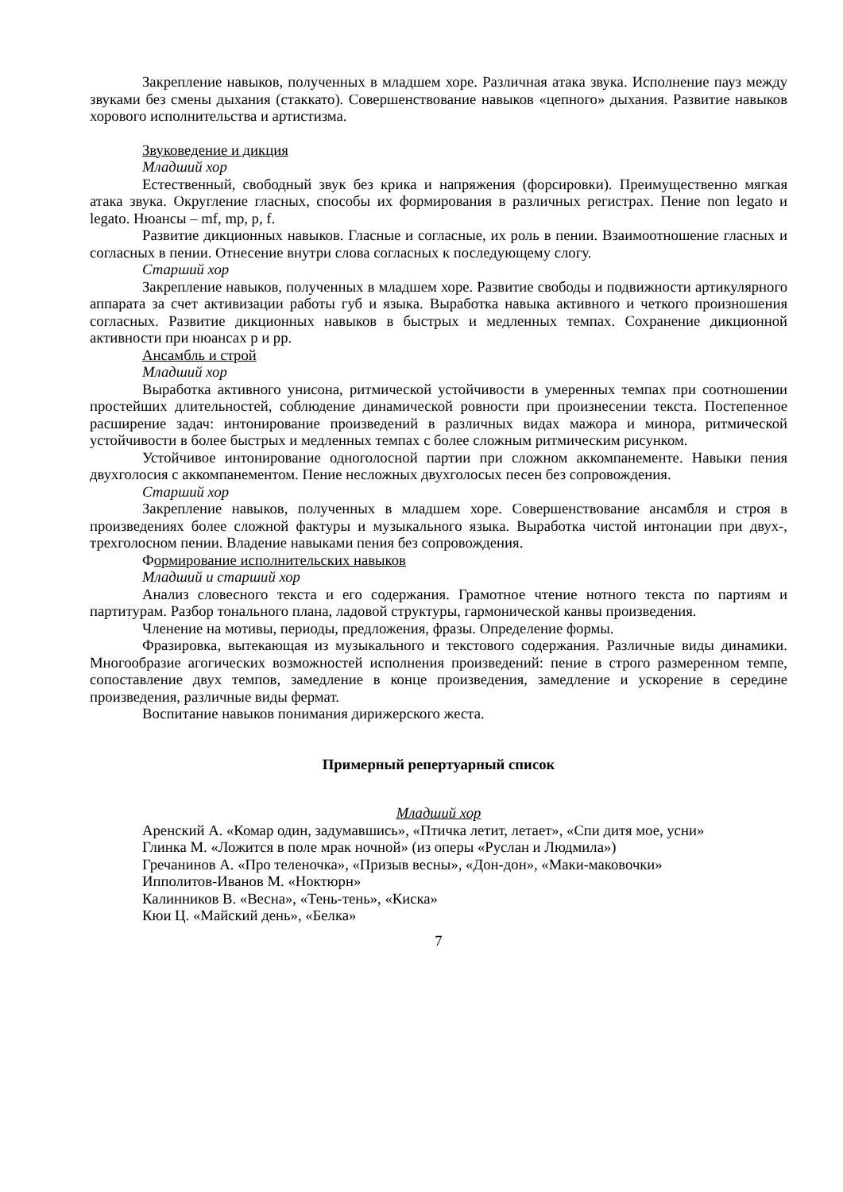Закрепление навыков, полученных в младшем хоре. Различная атака звука. Исполнение пауз между звуками без смены дыхания (стаккато). Совершенствование навыков «цепного» дыхания. Развитие навыков хорового исполнительства и артистизма.
Звуковедение и дикция
Младший хор
Естественный, свободный звук без крика и напряжения (форсировки). Преимущественно мягкая атака звука. Округление гласных, способы их формирования в различных регистрах. Пение non legato и legato. Нюансы – mf, mp, p, f.
Развитие дикционных навыков. Гласные и согласные, их роль в пении. Взаимоотношение гласных и согласных в пении. Отнесение внутри слова согласных к последующему слогу.
Старший хор
Закрепление навыков, полученных в младшем хоре. Развитие свободы и подвижности артикулярного аппарата за счет активизации работы губ и языка. Выработка навыка активного и четкого произношения согласных. Развитие дикционных навыков в быстрых и медленных темпах. Сохранение дикционной активности при нюансах p и pp.
Ансамбль и строй
Младший хор
Выработка активного унисона, ритмической устойчивости в умеренных темпах при соотношении простейших длительностей, соблюдение динамической ровности при произнесении текста. Постепенное расширение задач: интонирование произведений в различных видах мажора и минора, ритмической устойчивости в более быстрых и медленных темпах с более сложным ритмическим рисунком.
Устойчивое интонирование одноголосной партии при сложном аккомпанементе. Навыки пения двухголосия с аккомпанементом. Пение несложных двухголосых песен без сопровождения.
Старший хор
Закрепление навыков, полученных в младшем хоре. Совершенствование ансамбля и строя в произведениях более сложной фактуры и музыкального языка. Выработка чистой интонации при двух-, трехголосном пении. Владение навыками пения без сопровождения.
Формирование исполнительских навыков
Младший и старший хор
Анализ словесного текста и его содержания. Грамотное чтение нотного текста по партиям и партитурам. Разбор тонального плана, ладовой структуры, гармонической канвы произведения.
Членение на мотивы, периоды, предложения, фразы. Определение формы.
Фразировка, вытекающая из музыкального и текстового содержания. Различные виды динамики. Многообразие агогических возможностей исполнения произведений: пение в строго размеренном темпе, сопоставление двух темпов, замедление в конце произведения, замедление и ускорение в середине произведения, различные виды фермат.
Воспитание навыков понимания дирижерского жеста.
Примерный репертуарный список
Младший хор
Аренский А. «Комар один, задумавшись», «Птичка летит, летает», «Спи дитя мое, усни»
Глинка М. «Ложится в поле мрак ночной» (из оперы «Руслан и Людмила»)
Гречанинов А. «Про теленочка», «Призыв весны», «Дон-дон», «Маки-маковочки»
Ипполитов-Иванов М. «Ноктюрн»
Калинников В. «Весна», «Тень-тень», «Киска»
Кюи Ц. «Майский день», «Белка»
7